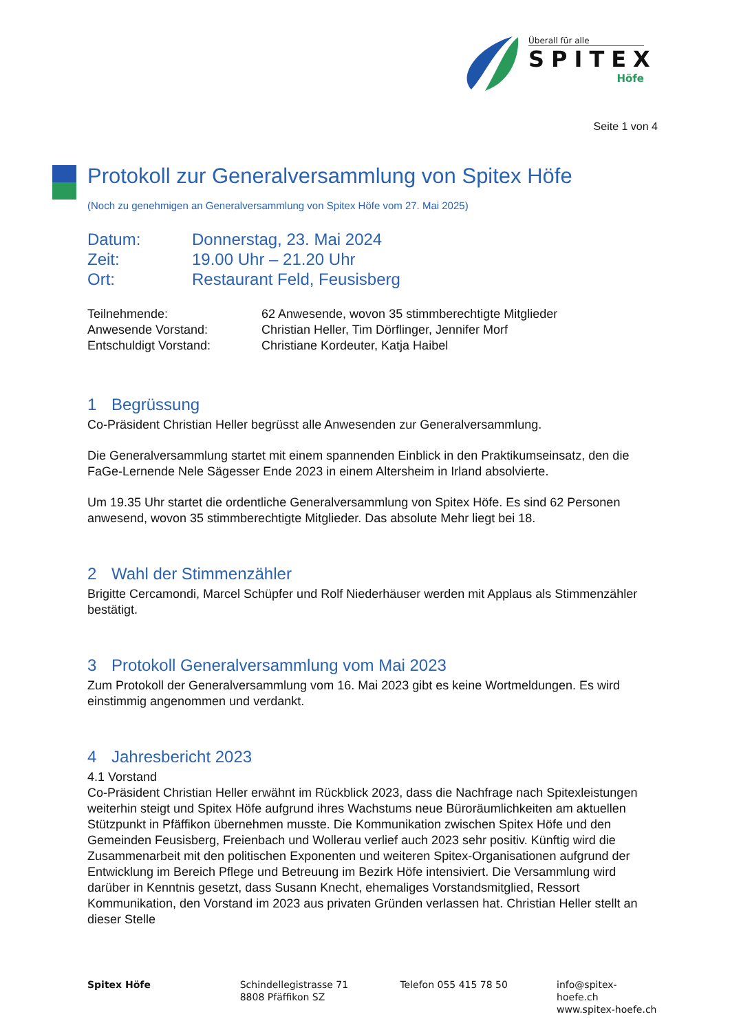Überall für alle
SPITEX
Höfe
Seite 1 von 4
Protokoll zur Generalversammlung von Spitex Höfe
(Noch zu genehmigen an Generalversammlung von Spitex Höfe vom 27. Mai 2025)
Datum: Donnerstag, 23. Mai 2024
Zeit: 19.00 Uhr – 21.20 Uhr
Ort: Restaurant Feld, Feusisberg
Teilnehmende: 62 Anwesende, wovon 35 stimmberechtigte Mitglieder
Anwesende Vorstand: Christian Heller, Tim Dörflinger, Jennifer Morf
Entschuldigt Vorstand: Christiane Kordeuter, Katja Haibel
1 Begrüssung
Co-Präsident Christian Heller begrüsst alle Anwesenden zur Generalversammlung.
Die Generalversammlung startet mit einem spannenden Einblick in den Praktikumseinsatz, den die FaGe-Lernende Nele Sägesser Ende 2023 in einem Altersheim in Irland absolvierte.
Um 19.35 Uhr startet die ordentliche Generalversammlung von Spitex Höfe. Es sind 62 Personen anwesend, wovon 35 stimmberechtigte Mitglieder. Das absolute Mehr liegt bei 18.
2 Wahl der Stimmenzähler
Brigitte Cercamondi, Marcel Schüpfer und Rolf Niederhäuser werden mit Applaus als Stimmenzähler bestätigt.
3 Protokoll Generalversammlung vom Mai 2023
Zum Protokoll der Generalversammlung vom 16. Mai 2023 gibt es keine Wortmeldungen. Es wird einstimmig angenommen und verdankt.
4 Jahresbericht 2023
4.1 Vorstand
Co-Präsident Christian Heller erwähnt im Rückblick 2023, dass die Nachfrage nach Spitexleistungen weiterhin steigt und Spitex Höfe aufgrund ihres Wachstums neue Büroräumlichkeiten am aktuellen Stützpunkt in Pfäffikon übernehmen musste. Die Kommunikation zwischen Spitex Höfe und den Gemeinden Feusisberg, Freienbach und Wollerau verlief auch 2023 sehr positiv. Künftig wird die Zusammenarbeit mit den politischen Exponenten und weiteren Spitex-Organisationen aufgrund der Entwicklung im Bereich Pflege und Betreuung im Bezirk Höfe intensiviert. Die Versammlung wird darüber in Kenntnis gesetzt, dass Susann Knecht, ehemaliges Vorstandsmitglied, Ressort Kommunikation, den Vorstand im 2023 aus privaten Gründen verlassen hat. Christian Heller stellt an dieser Stelle
Spitex Höfe Schindellegistrasse 71
8808 Pfäffikon SZ
Telefon 055 415 78 50 info@spitex-hoefe.ch
www.spitex-hoefe.ch